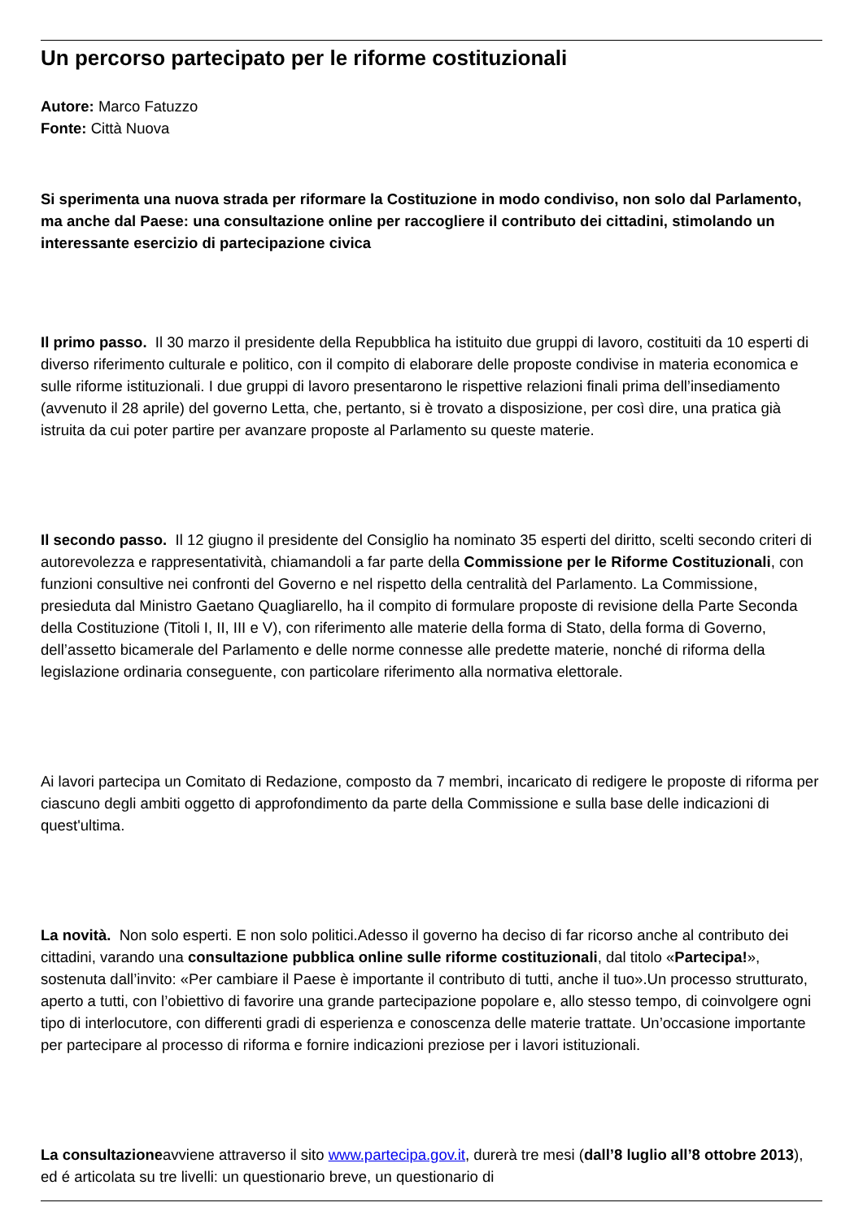Un percorso partecipato per le riforme costituzionali
Autore: Marco Fatuzzo
Fonte: Città Nuova
Si sperimenta una nuova strada per riformare la Costituzione in modo condiviso, non solo dal Parlamento, ma anche dal Paese: una consultazione online per raccogliere il contributo dei cittadini, stimolando un interessante esercizio di partecipazione civica
Il primo passo. Il 30 marzo il presidente della Repubblica ha istituito due gruppi di lavoro, costituiti da 10 esperti di diverso riferimento culturale e politico, con il compito di elaborare delle proposte condivise in materia economica e sulle riforme istituzionali. I due gruppi di lavoro presentarono le rispettive relazioni finali prima dell’insediamento (avvenuto il 28 aprile) del governo Letta, che, pertanto, si è trovato a disposizione, per così dire, una pratica già istruita da cui poter partire per avanzare proposte al Parlamento su queste materie.
Il secondo passo. Il 12 giugno il presidente del Consiglio ha nominato 35 esperti del diritto, scelti secondo criteri di autorevolezza e rappresentatività, chiamandoli a far parte della Commissione per le Riforme Costituzionali, con funzioni consultive nei confronti del Governo e nel rispetto della centralità del Parlamento. La Commissione, presieduta dal Ministro Gaetano Quagliarello, ha il compito di formulare proposte di revisione della Parte Seconda della Costituzione (Titoli I, II, III e V), con riferimento alle materie della forma di Stato, della forma di Governo, dell’assetto bicamerale del Parlamento e delle norme connesse alle predette materie, nonché di riforma della legislazione ordinaria conseguente, con particolare riferimento alla normativa elettorale.
Ai lavori partecipa un Comitato di Redazione, composto da 7 membri, incaricato di redigere le proposte di riforma per ciascuno degli ambiti oggetto di approfondimento da parte della Commissione e sulla base delle indicazioni di quest'ultima.
La novità. Non solo esperti. E non solo politici.Adesso il governo ha deciso di far ricorso anche al contributo dei cittadini, varando una consultazione pubblica online sulle riforme costituzionali, dal titolo «Partecipa!», sostenuta dall’invito: «Per cambiare il Paese è importante il contributo di tutti, anche il tuo».Un processo strutturato, aperto a tutti, con l’obiettivo di favorire una grande partecipazione popolare e, allo stesso tempo, di coinvolgere ogni tipo di interlocutore, con differenti gradi di esperienza e conoscenza delle materie trattate. Un’occasione importante per partecipare al processo di riforma e fornire indicazioni preziose per i lavori istituzionali.
La consultazioneavviene attraverso il sito www.partecipa.gov.it, durerà tre mesi (dall’8 luglio all’8 ottobre 2013), ed é articolata su tre livelli: un questionario breve, un questionario di